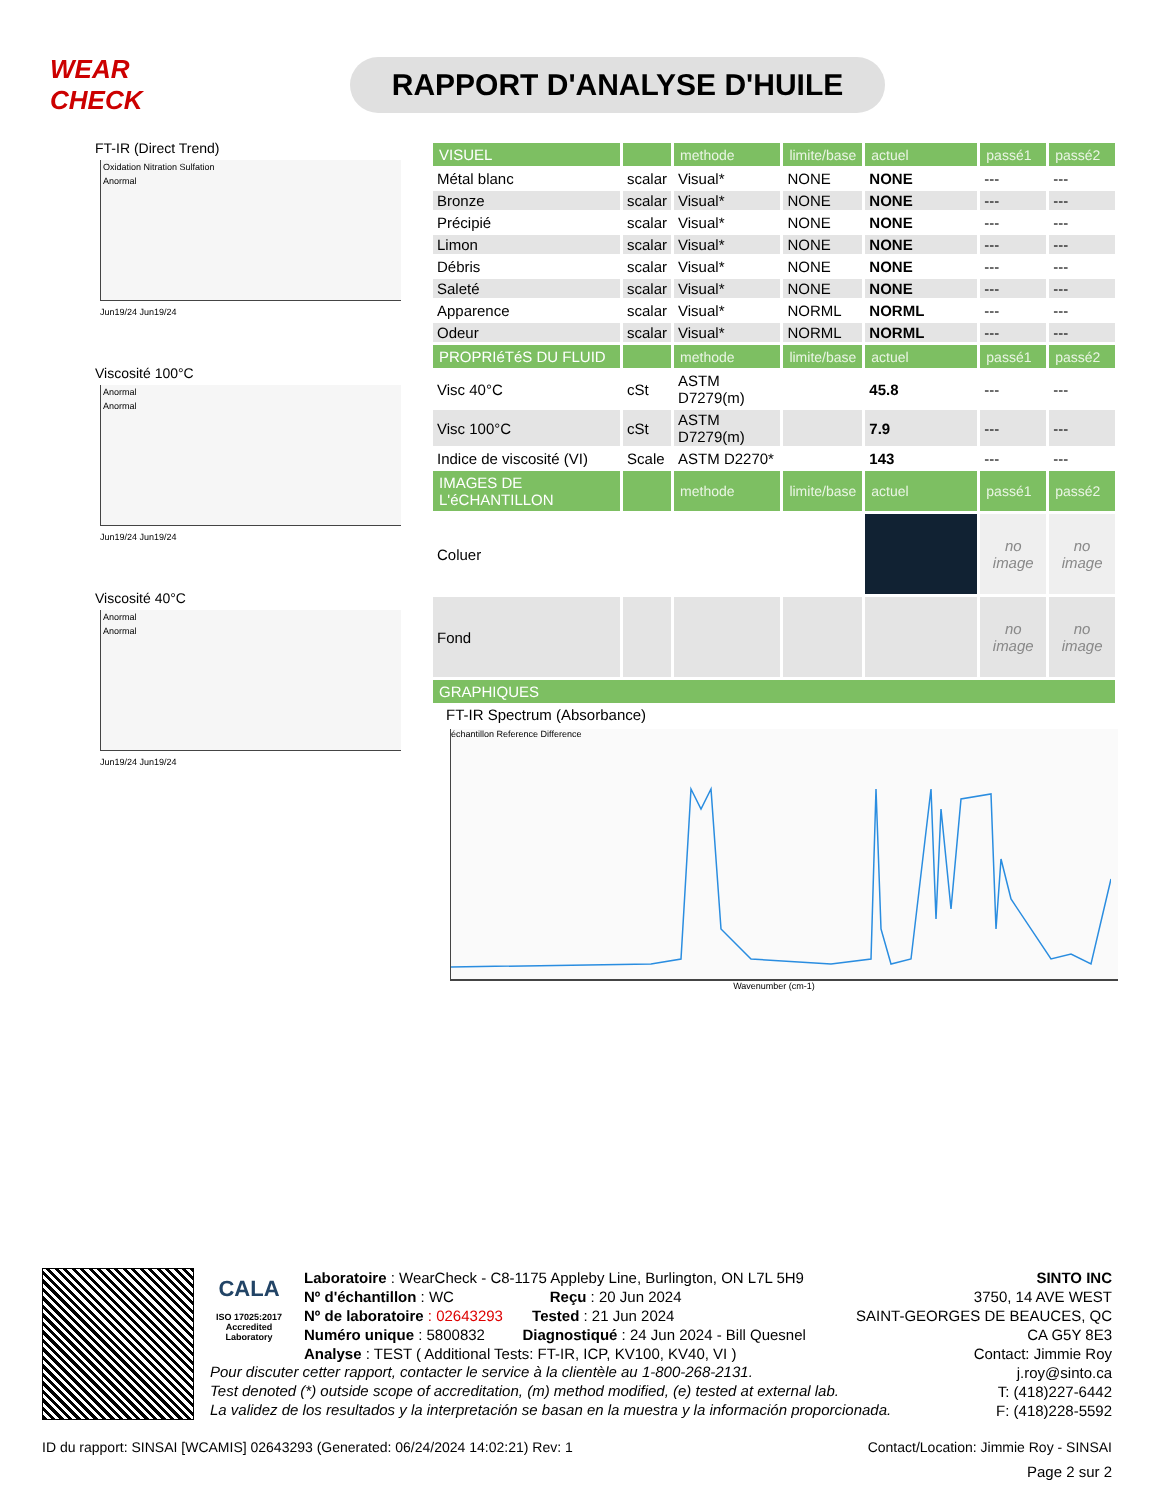WEAR CHECK
RAPPORT D'ANALYSE D'HUILE
FT-IR (Direct Trend)
Oxidation Nitration Sulfation
Anormal
Jun19/24 Jun19/24
Viscosité 100°C
Anormal
Anormal
Jun19/24 Jun19/24
Viscosité 40°C
Anormal
Anormal
Jun19/24 Jun19/24
| VISUEL | | methode | limite/base | actuel | passé1 | passé2 |
| --- | --- | --- | --- | --- | --- | --- |
| Métal blanc | scalar | Visual* | NONE | NONE | --- | --- |
| Bronze | scalar | Visual* | NONE | NONE | --- | --- |
| Précipié | scalar | Visual* | NONE | NONE | --- | --- |
| Limon | scalar | Visual* | NONE | NONE | --- | --- |
| Débris | scalar | Visual* | NONE | NONE | --- | --- |
| Saleté | scalar | Visual* | NONE | NONE | --- | --- |
| Apparence | scalar | Visual* | NORML | NORML | --- | --- |
| Odeur | scalar | Visual* | NORML | NORML | --- | --- |
| PROPRIéTéS DU FLUID | | methode | limite/base | actuel | passé1 | passé2 |
| Visc 40°C | cSt | ASTM D7279(m) | | 45.8 | --- | --- |
| Visc 100°C | cSt | ASTM D7279(m) | | 7.9 | --- | --- |
| Indice de viscosité (VI) | Scale | ASTM D2270* | | 143 | --- | --- |
| IMAGES DE L'éCHANTILLON | | methode | limite/base | actuel | passé1 | passé2 |
| Coluer | | | | | no image | no image |
| Fond | | | | | no image | no image |
| GRAPHIQUES | | | | | | |
FT-IR Spectrum (Absorbance)
échantillon Reference Difference
Wavenumber (cm-1)
CALA
ISO 17025:2017
Accredited
Laboratory
Laboratoire : WearCheck - C8-1175 Appleby Line, Burlington, ON L7L 5H9
Nº d'échantillon : WC Reçu : 20 Jun 2024
Nº de laboratoire : 02643293 Tested : 21 Jun 2024
Numéro unique : 5800832 Diagnostiqué : 24 Jun 2024 - Bill Quesnel
Analyse : TEST ( Additional Tests: FT-IR, ICP, KV100, KV40, VI )
SINTO INC
3750, 14 AVE WEST
SAINT-GEORGES DE BEAUCES, QC
CA G5Y 8E3
Contact: Jimmie Roy
j.roy@sinto.ca
T: (418)227-6442
F: (418)228-5592
Pour discuter cetter rapport, contacter le service à la clientèle au 1-800-268-2131.
Test denoted (*) outside scope of accreditation, (m) method modified, (e) tested at external lab.
La validez de los resultados y la interpretación se basan en la muestra y la información proporcionada.
ID du rapport: SINSAI [WCAMIS] 02643293 (Generated: 06/24/2024 14:02:21) Rev: 1 Contact/Location: Jimmie Roy - SINSAI
Page 2 sur 2